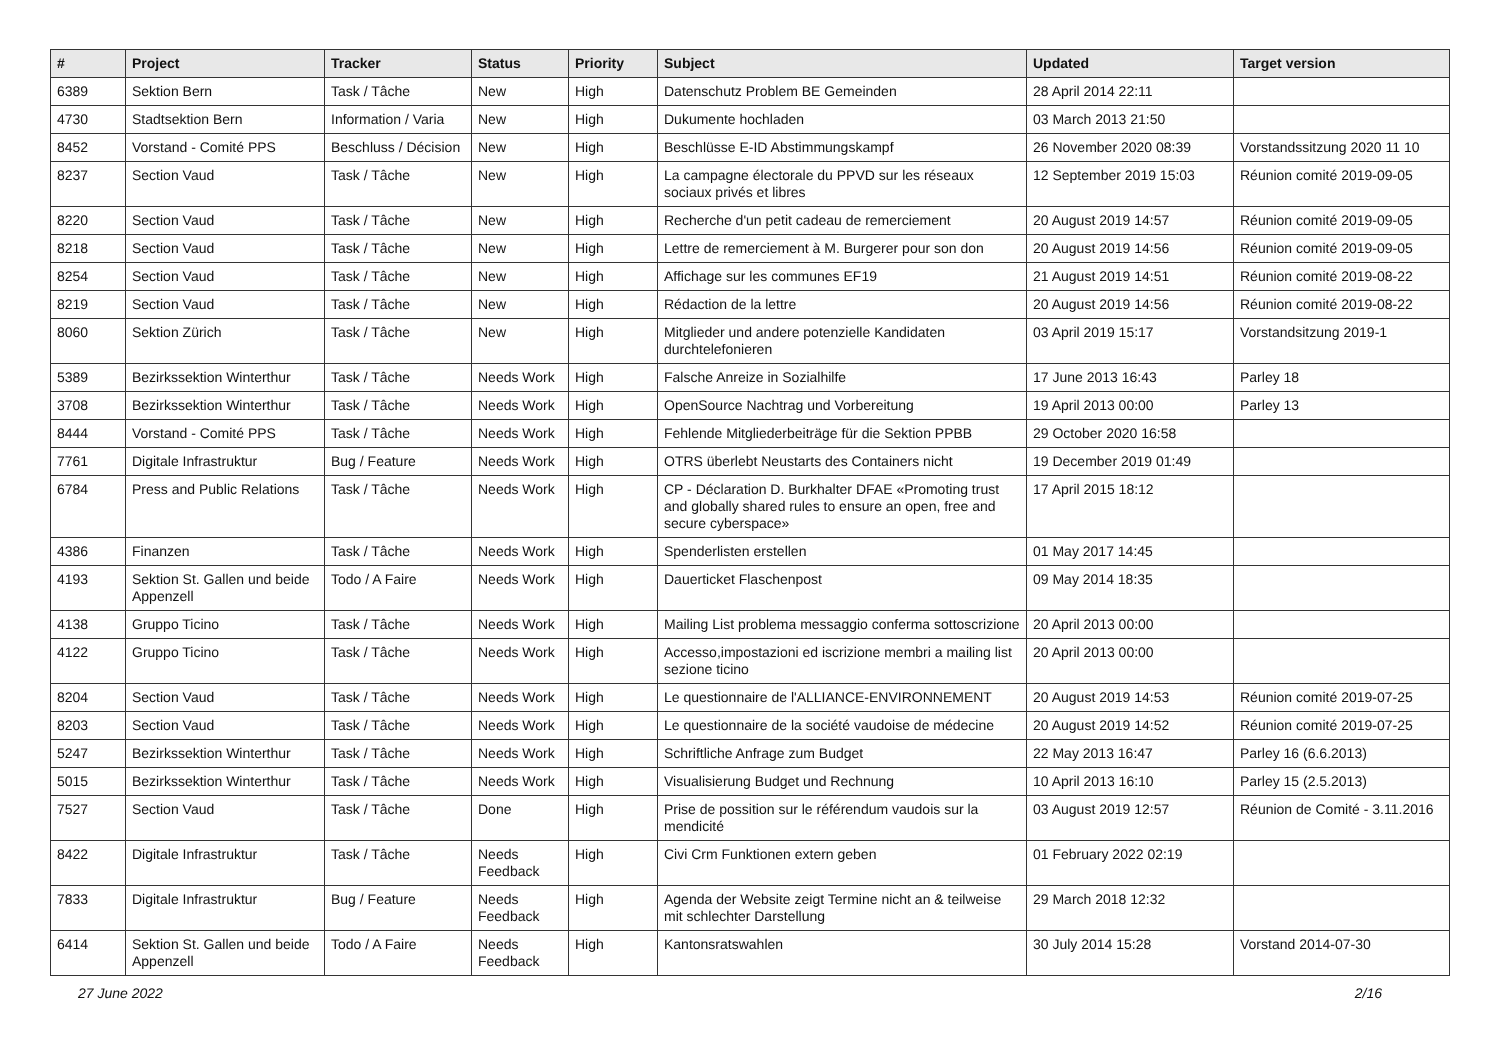| # | Project | Tracker | Status | Priority | Subject | Updated | Target version |
| --- | --- | --- | --- | --- | --- | --- | --- |
| 6389 | Sektion Bern | Task / Tâche | New | High | Datenschutz Problem BE Gemeinden | 28 April 2014 22:11 | |
| 4730 | Stadtsektion Bern | Information / Varia | New | High | Dukumente hochladen | 03 March 2013 21:50 | |
| 8452 | Vorstand - Comité PPS | Beschluss / Décision | New | High | Beschlüsse E-ID Abstimmungskampf | 26 November 2020 08:39 | Vorstandssitzung 2020 11 10 |
| 8237 | Section Vaud | Task / Tâche | New | High | La campagne électorale du PPVD sur les réseaux sociaux privés et libres | 12 September 2019 15:03 | Réunion comité 2019-09-05 |
| 8220 | Section Vaud | Task / Tâche | New | High | Recherche d'un petit cadeau de remerciement | 20 August 2019 14:57 | Réunion comité 2019-09-05 |
| 8218 | Section Vaud | Task / Tâche | New | High | Lettre de remerciement à M. Burgerer pour son don | 20 August 2019 14:56 | Réunion comité 2019-09-05 |
| 8254 | Section Vaud | Task / Tâche | New | High | Affichage sur les communes EF19 | 21 August 2019 14:51 | Réunion comité 2019-08-22 |
| 8219 | Section Vaud | Task / Tâche | New | High | Rédaction de la lettre | 20 August 2019 14:56 | Réunion comité 2019-08-22 |
| 8060 | Sektion Zürich | Task / Tâche | New | High | Mitglieder und andere potenzielle Kandidaten durchtelefonieren | 03 April 2019 15:17 | Vorstandsitzung 2019-1 |
| 5389 | Bezirkssektion Winterthur | Task / Tâche | Needs Work | High | Falsche Anreize in Sozialhilfe | 17 June 2013 16:43 | Parley 18 |
| 3708 | Bezirkssektion Winterthur | Task / Tâche | Needs Work | High | OpenSource Nachtrag und Vorbereitung | 19 April 2013 00:00 | Parley 13 |
| 8444 | Vorstand - Comité PPS | Task / Tâche | Needs Work | High | Fehlende Mitgliederbeiträge für die Sektion PPBB | 29 October 2020 16:58 | |
| 7761 | Digitale Infrastruktur | Bug / Feature | Needs Work | High | OTRS überlebt Neustarts des Containers nicht | 19 December 2019 01:49 | |
| 6784 | Press and Public Relations | Task / Tâche | Needs Work | High | CP - Déclaration D. Burkhalter DFAE «Promoting trust and globally shared rules to ensure an open, free and secure cyberspace» | 17 April 2015 18:12 | |
| 4386 | Finanzen | Task / Tâche | Needs Work | High | Spenderlisten erstellen | 01 May 2017 14:45 | |
| 4193 | Sektion St. Gallen und beide Appenzell | Todo / A Faire | Needs Work | High | Dauerticket Flaschenpost | 09 May 2014 18:35 | |
| 4138 | Gruppo Ticino | Task / Tâche | Needs Work | High | Mailing List problema messaggio conferma sottoscrizione | 20 April 2013 00:00 | |
| 4122 | Gruppo Ticino | Task / Tâche | Needs Work | High | Accesso,impostazioni ed iscrizione membri a mailing list sezione ticino | 20 April 2013 00:00 | |
| 8204 | Section Vaud | Task / Tâche | Needs Work | High | Le questionnaire de l'ALLIANCE-ENVIRONNEMENT | 20 August 2019 14:53 | Réunion comité 2019-07-25 |
| 8203 | Section Vaud | Task / Tâche | Needs Work | High | Le questionnaire de la société vaudoise de médecine | 20 August 2019 14:52 | Réunion comité 2019-07-25 |
| 5247 | Bezirkssektion Winterthur | Task / Tâche | Needs Work | High | Schriftliche Anfrage zum Budget | 22 May 2013 16:47 | Parley 16 (6.6.2013) |
| 5015 | Bezirkssektion Winterthur | Task / Tâche | Needs Work | High | Visualisierung Budget und Rechnung | 10 April 2013 16:10 | Parley 15 (2.5.2013) |
| 7527 | Section Vaud | Task / Tâche | Done | High | Prise de possition sur le référendum vaudois sur la mendicité | 03 August 2019 12:57 | Réunion de Comité - 3.11.2016 |
| 8422 | Digitale Infrastruktur | Task / Tâche | Needs Feedback | High | Civi Crm Funktionen extern geben | 01 February 2022 02:19 | |
| 7833 | Digitale Infrastruktur | Bug / Feature | Needs Feedback | High | Agenda der Website zeigt Termine nicht an & teilweise mit schlechter Darstellung | 29 March 2018 12:32 | |
| 6414 | Sektion St. Gallen und beide Appenzell | Todo / A Faire | Needs Feedback | High | Kantonsratswahlen | 30 July 2014 15:28 | Vorstand 2014-07-30 |
27 June 2022 2/16